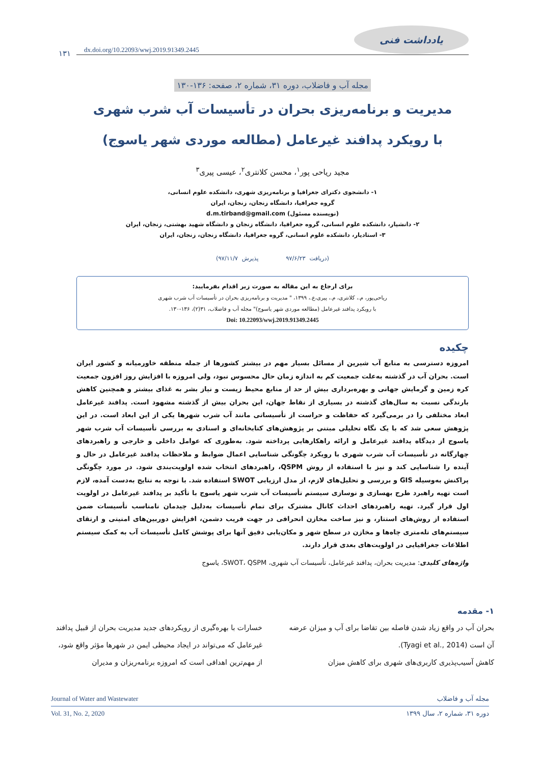یادداشت فنی
dx.doi.org/10.22093/wwj.2019.91349.2445
۱۳۱
مجله آب و فاضلاب، دوره ۳۱، شماره ۲، صفحه: ۱۳۶-۱۳۰
مدیریت و برنامه‌ریزی بحران در تأسیسات آب شرب شهری
با رویکرد پدافند غیرعامل (مطالعه موردی شهر یاسوج)
مجید ریاحی پور<sup>۱</sup>، محسن کلانتری<sup>۲</sup>، عیسی پیری<sup>۳</sup>
۱- دانشجوی دکترای جغرافیا و برنامه‌ریزی شهری، دانشکده علوم انسانی،
گروه جغرافیا، دانشگاه زنجان، زنجان، ایران
(نویسنده مسئول) d.m.tirband@gmail.com
۲- دانشیار، دانشکده علوم انسانی، گروه جغرافیا، دانشگاه زنجان و دانشگاه شهید بهشتی، زنجان، ایران
۳- استادیار، دانشکده علوم انسانی، گروه جغرافیا، دانشگاه زنجان، زنجان، ایران
(دریافت ۹۷/۶/۲۳ پذیرش ۹۷/۱۱/۷)
برای ارجاع به این مقاله به صورت زیر اقدام بفرمایید:
ریاحی‌پور، م.، کلانتری، م.، پیری،ع.، ۱۳۹۹، " مدیریت و برنامه‌ریزی بحران در تأسیسات آب شرب شهری
با رویکرد پدافند غیرعامل (مطالعه موردی شهر یاسوج)" مجله آب و فاضلاب، ۳۱(۲)، ۱۳۶-۱۳۰.
Doi: 10.22093/wwj.2019.91349.2445
چکیده
امروزه دسترسی به منابع آب شیرین از مسائل بسیار مهم در بیشتر کشورها از جمله منطقه خاورمیانه و کشور ایران است. بحران آب در گذشته به‌علت جمعیت کم به اندازه زمان حال محسوس نبود، ولی امروزه با افزایش روز افزون جمعیت کره زمین و گرمایش جهانی و بهره‌برداری بیش از حد از منابع محیط زیست و نیاز بشر به غذای بیشتر و همچنین کاهش بارندگی نسبت به سال‌های گذشته در بسیاری از نقاط جهان، این بحران بیش از گذشته مشهود است. پدافند غیرعامل ابعاد مختلفی را در برمی‌گیرد که حفاظت و حراست از تأسیساتی مانند آب شرب شهرها یکی از این ابعاد است. در این پژوهش سعی شد که با یک نگاه تحلیلی مبتنی بر پژوهش‌های کتابخانه‌ای و اسنادی به بررسی تأسیسات آب شرب شهر یاسوج از دیدگاه پدافند غیرعامل و ارائه راهکارهایی پرداخته شود. به‌طوری که عوامل داخلی و خارجی و راهبردهای چهارگانه در تأسیسات آب شرب شهری با رویکرد چگونگی شناسایی اعمال ضوابط و ملاحظات پدافند غیرعامل در حال و آینده را شناسایی کند و نیز با استفاده از روش QSPM، راهبردهای انتخاب شده اولویت‌بندی شود. در مورد چگونگی پراکنش به‌وسیله GIS و بررسی و تحلیل‌های لازم، از مدل ارزیابی SWOT استفاده شد. با توجه به نتایج به‌دست آمده، لازم است تهیه راهبرد طرح بهسازی و نوسازی سیستم تأسیسات آب شرب شهر یاسوج با تأکید بر پدافند غیرعامل در اولویت اول قرار گیرد. تهیه راهبردهای احداث کانال مشترک برای تمام تأسیسات به‌دلیل چیدمان نامناسب تأسیسات ضمن استفاده از روش‌های استتار، و نیز ساخت مخازن انحرافی در جهت فریب دشمن، افزایش دوربین‌های امنیتی و ارتقای سیستم‌های تله‌متری چاه‌ها و مخازن در سطح شهر و مکان‌یابی دقیق آنها برای پوشش کامل تأسیسات آب به کمک سیستم اطلاعات جغرافیایی در اولویت‌های بعدی قرار دارند.
واژه‌های کلیدی: مدیریت بحران، پدافند غیرعامل، تأسیسات آب شهری، SWOT، QSPM، یاسوج
۱- مقدمه
بحران آب در واقع زیاد شدن فاصله بین تقاضا برای آب و میزان عرضه آن است (Tyagi et al., 2014).
کاهش آسیب‌پذیری کاربری‌های شهری برای کاهش میزان
خسارات با بهره‌گیری از رویکردهای جدید مدیریت بحران از قبیل پدافند غیرعامل که می‌تواند در ایجاد محیطی ایمن در شهرها مؤثر واقع شود، از مهم‌ترین اهدافی است که امروزه برنامه‌ریزان و مدیران
مجله آب و فاضلاب Journal of Water and Wastewater
دوره ۳۱، شماره ۲، سال ۱۳۹۹ Vol. 31, No. 2, 2020